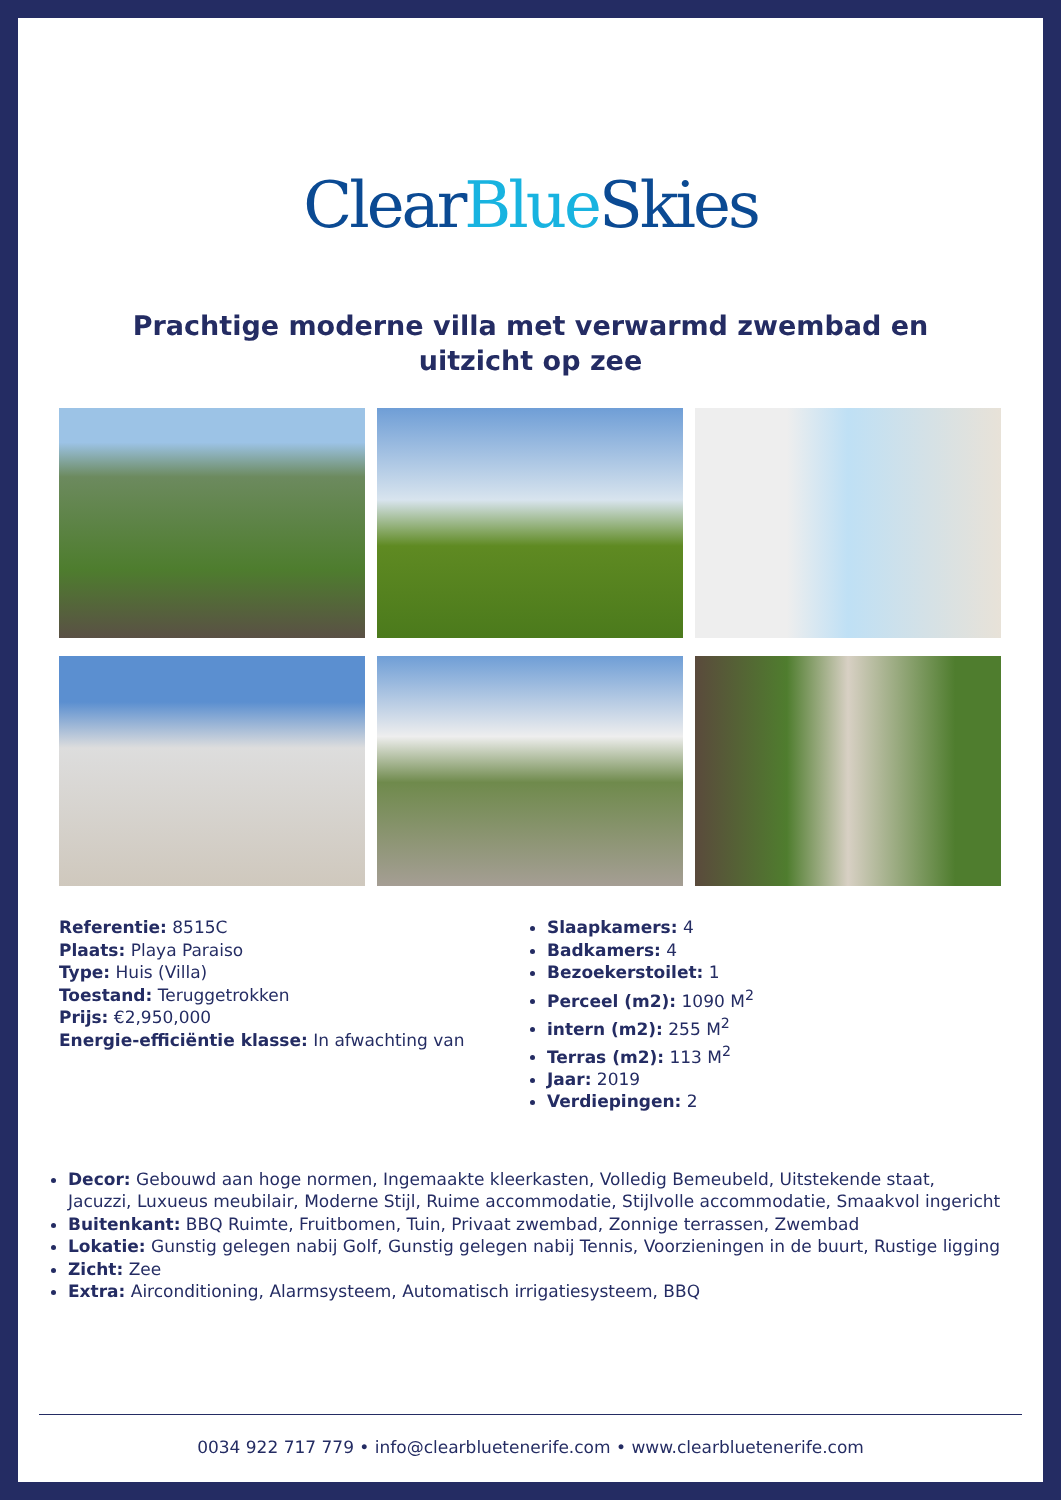Clear Blue Skies
Prachtige moderne villa met verwarmd zwembad en uitzicht op zee
Referentie: 8515C
Plaats: Playa Paraiso
Type: Huis (Villa)
Toestand: Teruggetrokken
Prijs: €2,950,000
Energie-efficiëntie klasse: In afwachting van
Slaapkamers: 4
Badkamers: 4
Bezoekerstoilet: 1
Perceel (m2): 1090 M<sup>2</sup>
intern (m2): 255 M<sup>2</sup>
Terras (m2): 113 M<sup>2</sup>
Jaar: 2019
Verdiepingen: 2
Decor: Gebouwd aan hoge normen, Ingemaakte kleerkasten, Volledig Bemeubeld, Uitstekende staat, Jacuzzi, Luxueus meubilair, Moderne Stijl, Ruime accommodatie, Stijlvolle accommodatie, Smaakvol ingericht
Buitenkant: BBQ Ruimte, Fruitbomen, Tuin, Privaat zwembad, Zonnige terrassen, Zwembad
Lokatie: Gunstig gelegen nabij Golf, Gunstig gelegen nabij Tennis, Voorzieningen in de buurt, Rustige ligging
Zicht: Zee
Extra: Airconditioning, Alarmsysteem, Automatisch irrigatiesysteem, BBQ
0034 922 717 779 • info@clearbluetenerife.com • www.clearbluetenerife.com